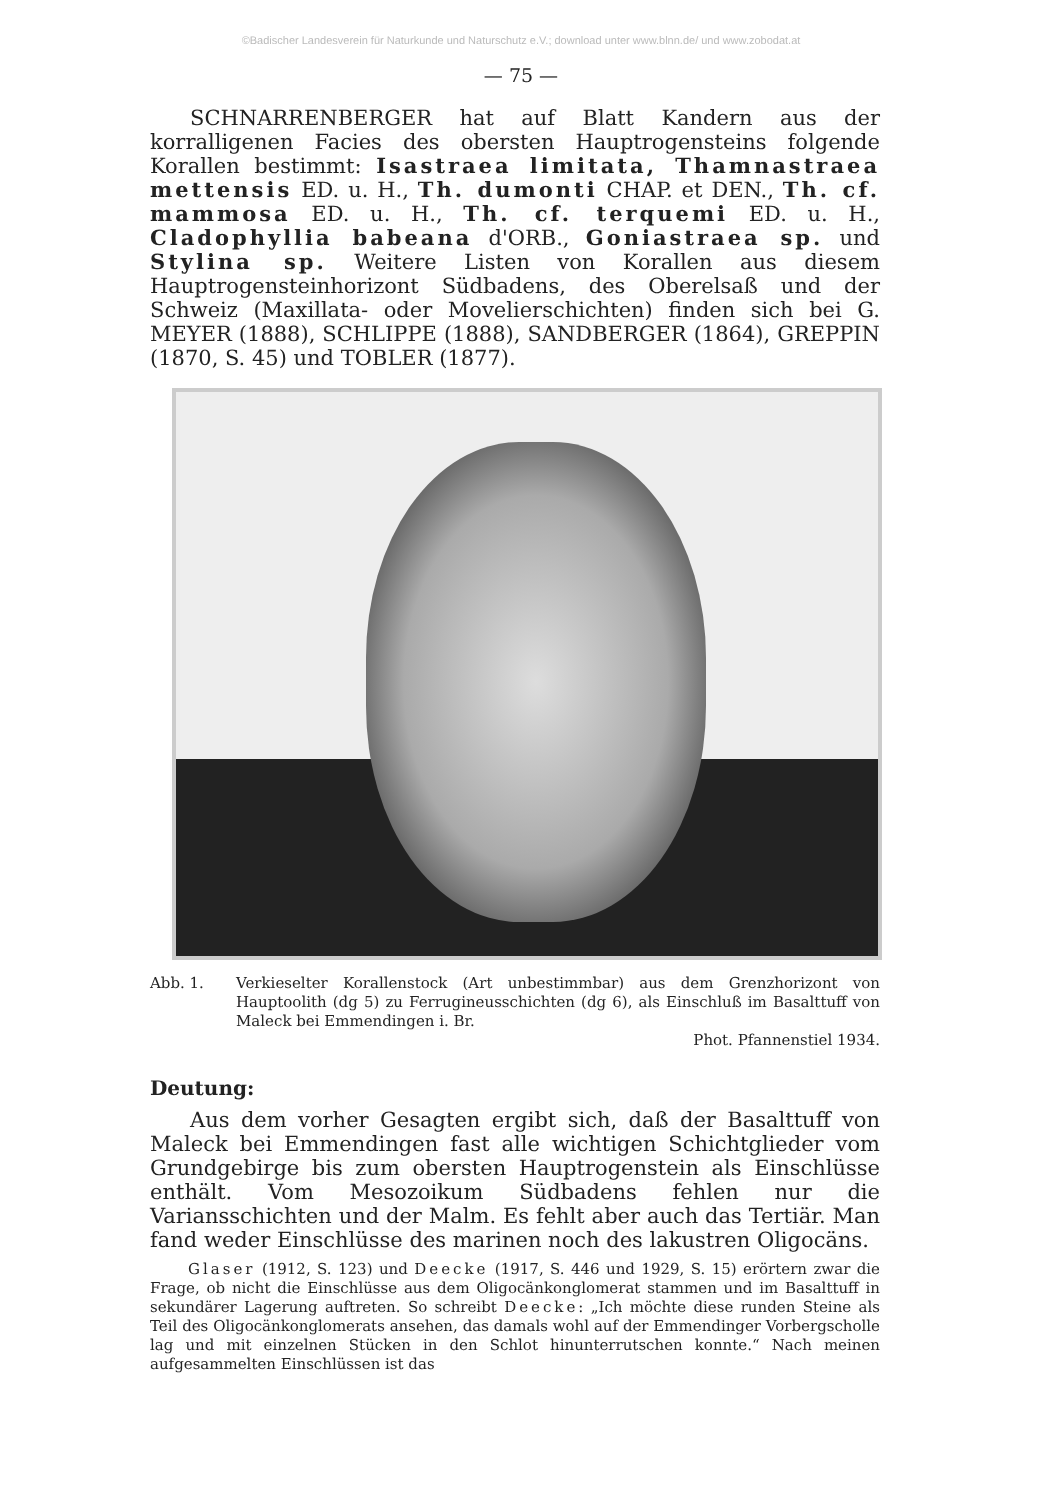©Badischer Landesverein für Naturkunde und Naturschutz e.V.; download unter www.blnn.de/ und www.zobodat.at
— 75 —
SCHNARRENBERGER hat auf Blatt Kandern aus der korralligenen Facies des obersten Hauptrogensteins folgende Korallen bestimmt: Isastraea limitata, Thamnastraea mettensis ED. u. H., Th. dumonti CHAP. et DEN., Th. cf. mammosa ED. u. H., Th. cf. terquemi ED. u. H., Cladophyllia babeana d'ORB., Goniastraea sp. und Stylina sp. Weitere Listen von Korallen aus diesem Hauptrogensteinhorizont Südbadens, des Oberelsaß und der Schweiz (Maxillata- oder Movelierschichten) finden sich bei G. MEYER (1888), SCHLIPPE (1888), SANDBERGER (1864), GREPPIN (1870, S. 45) und TOBLER (1877).
Abb. 1. Verkieselter Korallenstock (Art unbestimmbar) aus dem Grenzhorizont von Hauptoolith (dg 5) zu Ferrugineusschichten (dg 6), als Einschluß im Basalttuff von Maleck bei Emmendingen i. Br.
Phot. Pfannenstiel 1934.
Deutung:
Aus dem vorher Gesagten ergibt sich, daß der Basalttuff von Maleck bei Emmendingen fast alle wichtigen Schichtglieder vom Grundgebirge bis zum obersten Hauptrogenstein als Einschlüsse enthält. Vom Mesozoikum Südbadens fehlen nur die Variansschichten und der Malm. Es fehlt aber auch das Tertiär. Man fand weder Einschlüsse des marinen noch des lakustren Oligocäns.
Glaser (1912, S. 123) und Deecke (1917, S. 446 und 1929, S. 15) erörtern zwar die Frage, ob nicht die Einschlüsse aus dem Oligocänkonglomerat stammen und im Basalttuff in sekundärer Lagerung auftreten. So schreibt Deecke: „Ich möchte diese runden Steine als Teil des Oligocänkonglomerats ansehen, das damals wohl auf der Emmendinger Vorbergscholle lag und mit einzelnen Stücken in den Schlot hinunterrutschen konnte.“ Nach meinen aufgesammelten Einschlüssen ist das